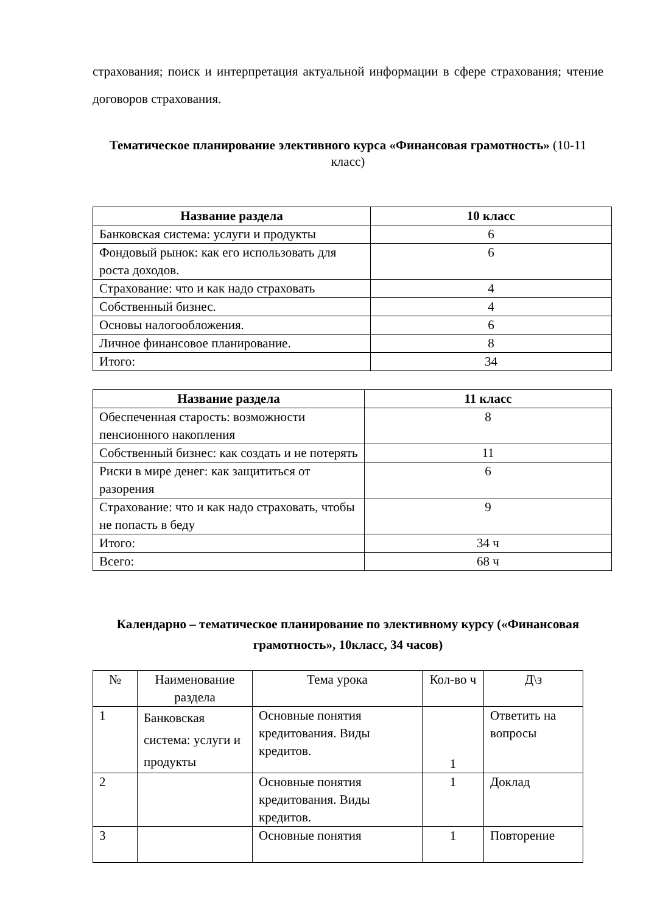страхования; поиск и интерпретация актуальной информации в сфере страхования; чтение договоров страхования.
Тематическое планирование элективного курса «Финансовая грамотность» (10-11 класс)
| Название раздела | 10 класс |
| --- | --- |
| Банковская система: услуги и продукты | 6 |
| Фондовый рынок: как его использовать для роста доходов. | 6 |
| Страхование: что и как надо страховать | 4 |
| Собственный бизнес. | 4 |
| Основы налогообложения. | 6 |
| Личное финансовое планирование. | 8 |
| Итого: | 34 |
| Название раздела | 11 класс |
| --- | --- |
| Обеспеченная старость: возможности пенсионного накопления | 8 |
| Собственный бизнес: как создать и не потерять | 11 |
| Риски в мире денег: как защититься от разорения | 6 |
| Страхование: что и как надо страховать, чтобы не попасть в беду | 9 |
| Итого: | 34 ч |
| Всего: | 68 ч |
Календарно – тематическое планирование по элективному курсу («Финансовая грамотность», 10класс, 34 часов)
| № | Наименование раздела | Тема урока | Кол-во ч | Д\з |
| 1 | Банковская система: услуги и продукты | Основные понятия кредитования. Виды кредитов. | 1 | Ответить на вопросы |
| 2 | | Основные понятия кредитования. Виды кредитов. | 1 | Доклад |
| 3 | | Основные понятия | 1 | Повторение |